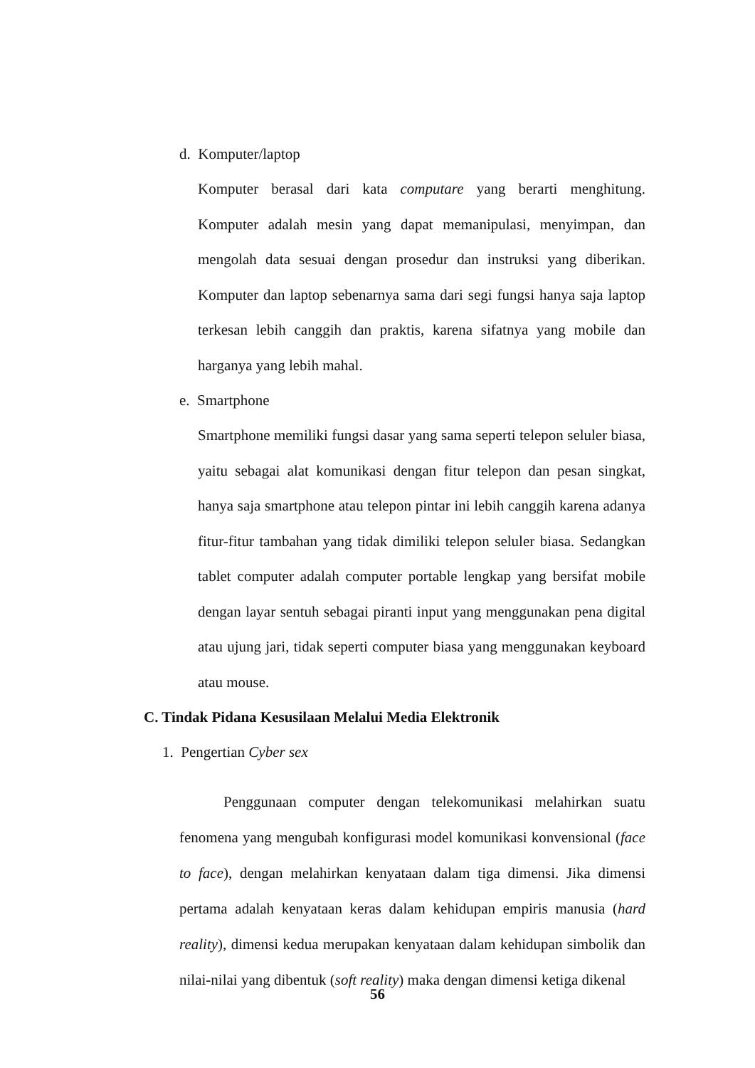d. Komputer/laptop
Komputer berasal dari kata computare yang berarti menghitung. Komputer adalah mesin yang dapat memanipulasi, menyimpan, dan mengolah data sesuai dengan prosedur dan instruksi yang diberikan. Komputer dan laptop sebenarnya sama dari segi fungsi hanya saja laptop terkesan lebih canggih dan praktis, karena sifatnya yang mobile dan harganya yang lebih mahal.
e. Smartphone
Smartphone memiliki fungsi dasar yang sama seperti telepon seluler biasa, yaitu sebagai alat komunikasi dengan fitur telepon dan pesan singkat, hanya saja smartphone atau telepon pintar ini lebih canggih karena adanya fitur-fitur tambahan yang tidak dimiliki telepon seluler biasa. Sedangkan tablet computer adalah computer portable lengkap yang bersifat mobile dengan layar sentuh sebagai piranti input yang menggunakan pena digital atau ujung jari, tidak seperti computer biasa yang menggunakan keyboard atau mouse.
C. Tindak Pidana Kesusilaan Melalui Media Elektronik
1. Pengertian Cyber sex
Penggunaan computer dengan telekomunikasi melahirkan suatu fenomena yang mengubah konfigurasi model komunikasi konvensional (face to face), dengan melahirkan kenyataan dalam tiga dimensi. Jika dimensi pertama adalah kenyataan keras dalam kehidupan empiris manusia (hard reality), dimensi kedua merupakan kenyataan dalam kehidupan simbolik dan nilai-nilai yang dibentuk (soft reality) maka dengan dimensi ketiga dikenal
56